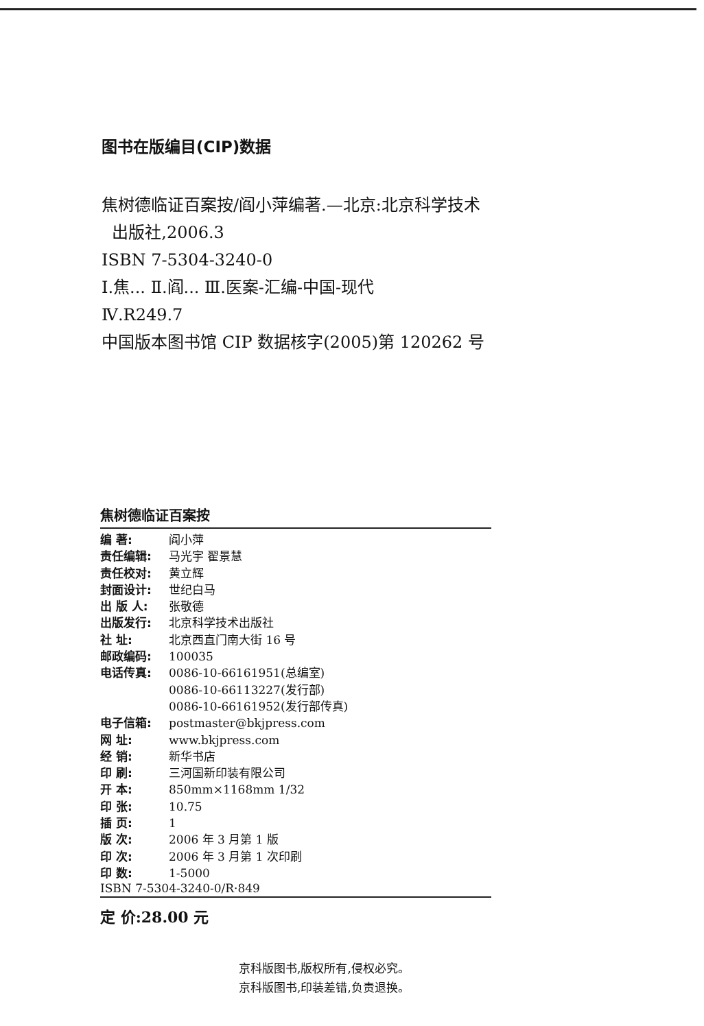图书在版编目(CIP)数据
焦树德临证百案按/阎小萍编著.—北京:北京科学技术
出版社,2006.3
ISBN 7-5304-3240-0
Ⅰ.焦... Ⅱ.阎... Ⅲ.医案-汇编-中国-现代
Ⅳ.R249.7
中国版本图书馆 CIP 数据核字(2005)第 120262 号
焦树德临证百案按
| 编 著: | 阎小萍 |
| 责任编辑: | 马光宇 翟景慧 |
| 责任校对: | 黄立辉 |
| 封面设计: | 世纪白马 |
| 出 版 人: | 张敬德 |
| 出版发行: | 北京科学技术出版社 |
| 社 址: | 北京西直门南大街 16 号 |
| 邮政编码: | 100035 |
| 电话传真: | 0086-10-66161951(总编室) 0086-10-66113227(发行部) 0086-10-66161952(发行部传真) |
| 电子信箱: | postmaster@bkjpress.com |
| 网 址: | www.bkjpress.com |
| 经 销: | 新华书店 |
| 印 刷: | 三河国新印装有限公司 |
| 开 本: | 850mm×1168mm 1/32 |
| 印 张: | 10.75 |
| 插 页: | 1 |
| 版 次: | 2006 年 3 月第 1 版 |
| 印 次: | 2006 年 3 月第 1 次印刷 |
| 印 数: | 1-5000 |
ISBN 7-5304-3240-0/R·849
定 价:28.00 元
京科版图书,版权所有,侵权必究。
京科版图书,印装差错,负责退换。